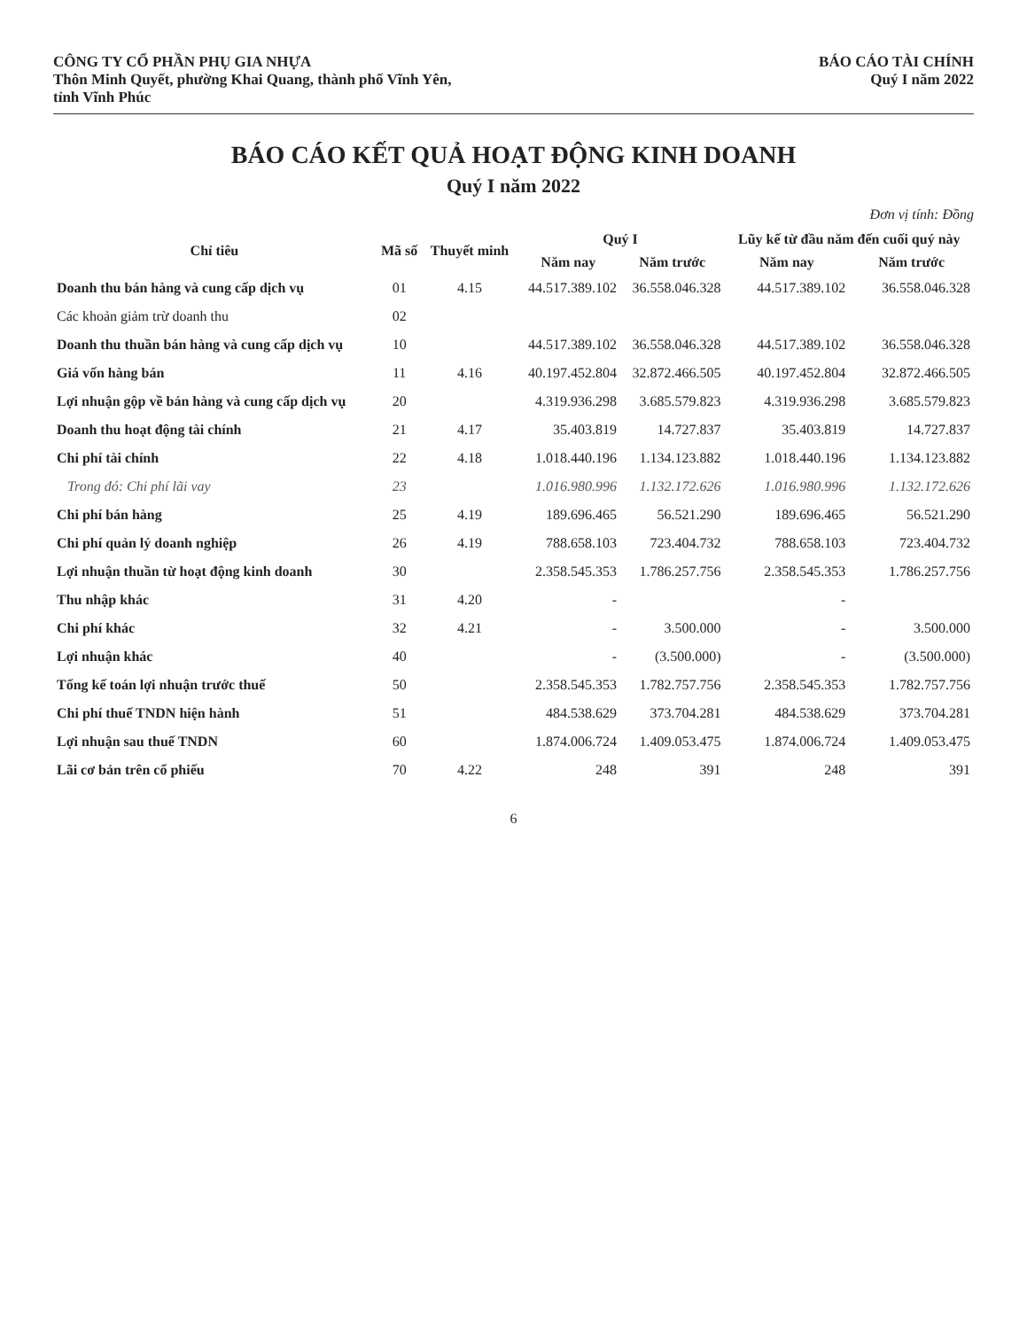CÔNG TY CỔ PHẦN PHỤ GIA NHỰA
Thôn Minh Quyết, phường Khai Quang, thành phố Vĩnh Yên,
tỉnh Vĩnh Phúc
BÁO CÁO TÀI CHÍNH
Quý I năm 2022
BÁO CÁO KẾT QUẢ HOẠT ĐỘNG KINH DOANH
Quý I năm 2022
Đơn vị tính: Đồng
| Chỉ tiêu | Mã số | Thuyết minh | Quý I | | Lũy kế từ đầu năm đến cuối quý này | |
| --- | --- | --- | --- | --- | --- | --- |
| | | | Năm nay | Năm trước | Năm nay | Năm trước |
| Doanh thu bán hàng và cung cấp dịch vụ | 01 | 4.15 | 44.517.389.102 | 36.558.046.328 | 44.517.389.102 | 36.558.046.328 |
| Các khoản giảm trừ doanh thu | 02 | | | | | |
| Doanh thu thuần bán hàng và cung cấp dịch vụ | 10 | | 44.517.389.102 | 36.558.046.328 | 44.517.389.102 | 36.558.046.328 |
| Giá vốn hàng bán | 11 | 4.16 | 40.197.452.804 | 32.872.466.505 | 40.197.452.804 | 32.872.466.505 |
| Lợi nhuận gộp về bán hàng và cung cấp dịch vụ | 20 | | 4.319.936.298 | 3.685.579.823 | 4.319.936.298 | 3.685.579.823 |
| Doanh thu hoạt động tài chính | 21 | 4.17 | 35.403.819 | 14.727.837 | 35.403.819 | 14.727.837 |
| Chi phí tài chính | 22 | 4.18 | 1.018.440.196 | 1.134.123.882 | 1.018.440.196 | 1.134.123.882 |
| Trong đó: Chi phí lãi vay | 23 | | 1.016.980.996 | 1.132.172.626 | 1.016.980.996 | 1.132.172.626 |
| Chi phí bán hàng | 25 | 4.19 | 189.696.465 | 56.521.290 | 189.696.465 | 56.521.290 |
| Chi phí quản lý doanh nghiệp | 26 | 4.19 | 788.658.103 | 723.404.732 | 788.658.103 | 723.404.732 |
| Lợi nhuận thuần từ hoạt động kinh doanh | 30 | | 2.358.545.353 | 1.786.257.756 | 2.358.545.353 | 1.786.257.756 |
| Thu nhập khác | 31 | 4.20 | - | | - | |
| Chi phí khác | 32 | 4.21 | - | 3.500.000 | - | 3.500.000 |
| Lợi nhuận khác | 40 | | - | (3.500.000) | - | (3.500.000) |
| Tổng kế toán lợi nhuận trước thuế | 50 | | 2.358.545.353 | 1.782.757.756 | 2.358.545.353 | 1.782.757.756 |
| Chi phí thuế TNDN hiện hành | 51 | | 484.538.629 | 373.704.281 | 484.538.629 | 373.704.281 |
| Lợi nhuận sau thuế TNDN | 60 | | 1.874.006.724 | 1.409.053.475 | 1.874.006.724 | 1.409.053.475 |
| Lãi cơ bản trên cổ phiếu | 70 | 4.22 | 248 | 391 | 248 | 391 |
6